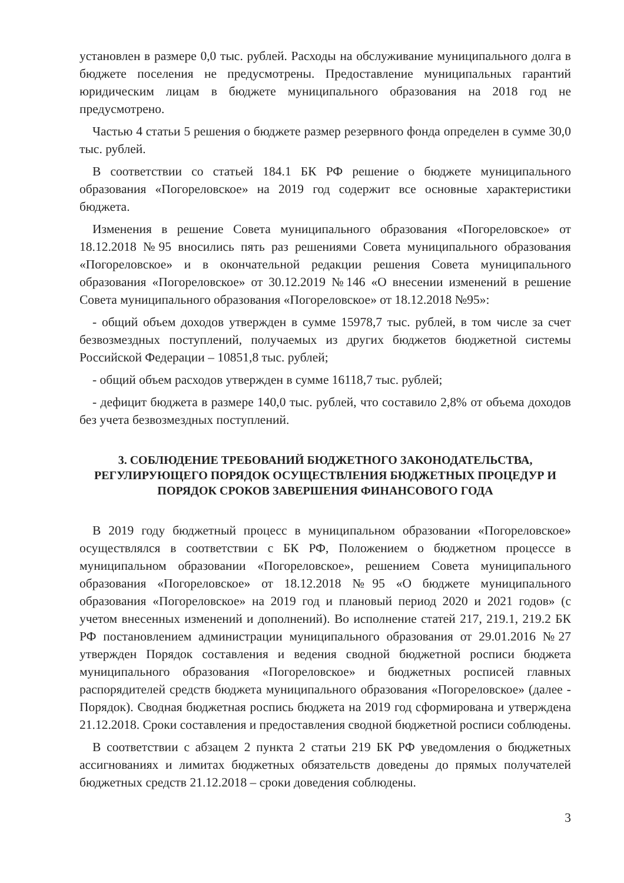установлен в размере 0,0 тыс. рублей. Расходы на обслуживание муниципального долга в бюджете поселения не предусмотрены. Предоставление муниципальных гарантий юридическим лицам в бюджете муниципального образования на 2018 год не предусмотрено.
Частью 4 статьи 5 решения о бюджете размер резервного фонда определен в сумме 30,0 тыс. рублей.
В соответствии со статьей 184.1 БК РФ решение о бюджете муниципального образования «Погореловское» на 2019 год содержит все основные характеристики бюджета.
Изменения в решение Совета муниципального образования «Погореловское» от 18.12.2018 №95 вносились пять раз решениями Совета муниципального образования «Погореловское» и в окончательной редакции решения Совета муниципального образования «Погореловское» от 30.12.2019 №146 «О внесении изменений в решение Совета муниципального образования «Погореловское» от 18.12.2018 №95»:
- общий объем доходов утвержден в сумме 15978,7 тыс. рублей, в том числе за счет безвозмездных поступлений, получаемых из других бюджетов бюджетной системы Российской Федерации – 10851,8 тыс. рублей;
- общий объем расходов утвержден в сумме 16118,7 тыс. рублей;
- дефицит бюджета в размере 140,0 тыс. рублей, что составило 2,8% от объема доходов без учета безвозмездных поступлений.
3. СОБЛЮДЕНИЕ ТРЕБОВАНИЙ БЮДЖЕТНОГО ЗАКОНОДАТЕЛЬСТВА, РЕГУЛИРУЮЩЕГО ПОРЯДОК ОСУЩЕСТВЛЕНИЯ БЮДЖЕТНЫХ ПРОЦЕДУР И ПОРЯДОК СРОКОВ ЗАВЕРШЕНИЯ ФИНАНСОВОГО ГОДА
В 2019 году бюджетный процесс в муниципальном образовании «Погореловское» осуществлялся в соответствии с БК РФ, Положением о бюджетном процессе в муниципальном образовании «Погореловское», решением Совета муниципального образования «Погореловское» от 18.12.2018 №95 «О бюджете муниципального образования «Погореловское» на 2019 год и плановый период 2020 и 2021 годов» (с учетом внесенных изменений и дополнений). Во исполнение статей 217, 219.1, 219.2 БК РФ постановлением администрации муниципального образования от 29.01.2016 №27 утвержден Порядок составления и ведения сводной бюджетной росписи бюджета муниципального образования «Погореловское» и бюджетных росписей главных распорядителей средств бюджета муниципального образования «Погореловское» (далее - Порядок). Сводная бюджетная роспись бюджета на 2019 год сформирована и утверждена 21.12.2018. Сроки составления и предоставления сводной бюджетной росписи соблюдены.
В соответствии с абзацем 2 пункта 2 статьи 219 БК РФ уведомления о бюджетных ассигнованиях и лимитах бюджетных обязательств доведены до прямых получателей бюджетных средств 21.12.2018 – сроки доведения соблюдены.
3